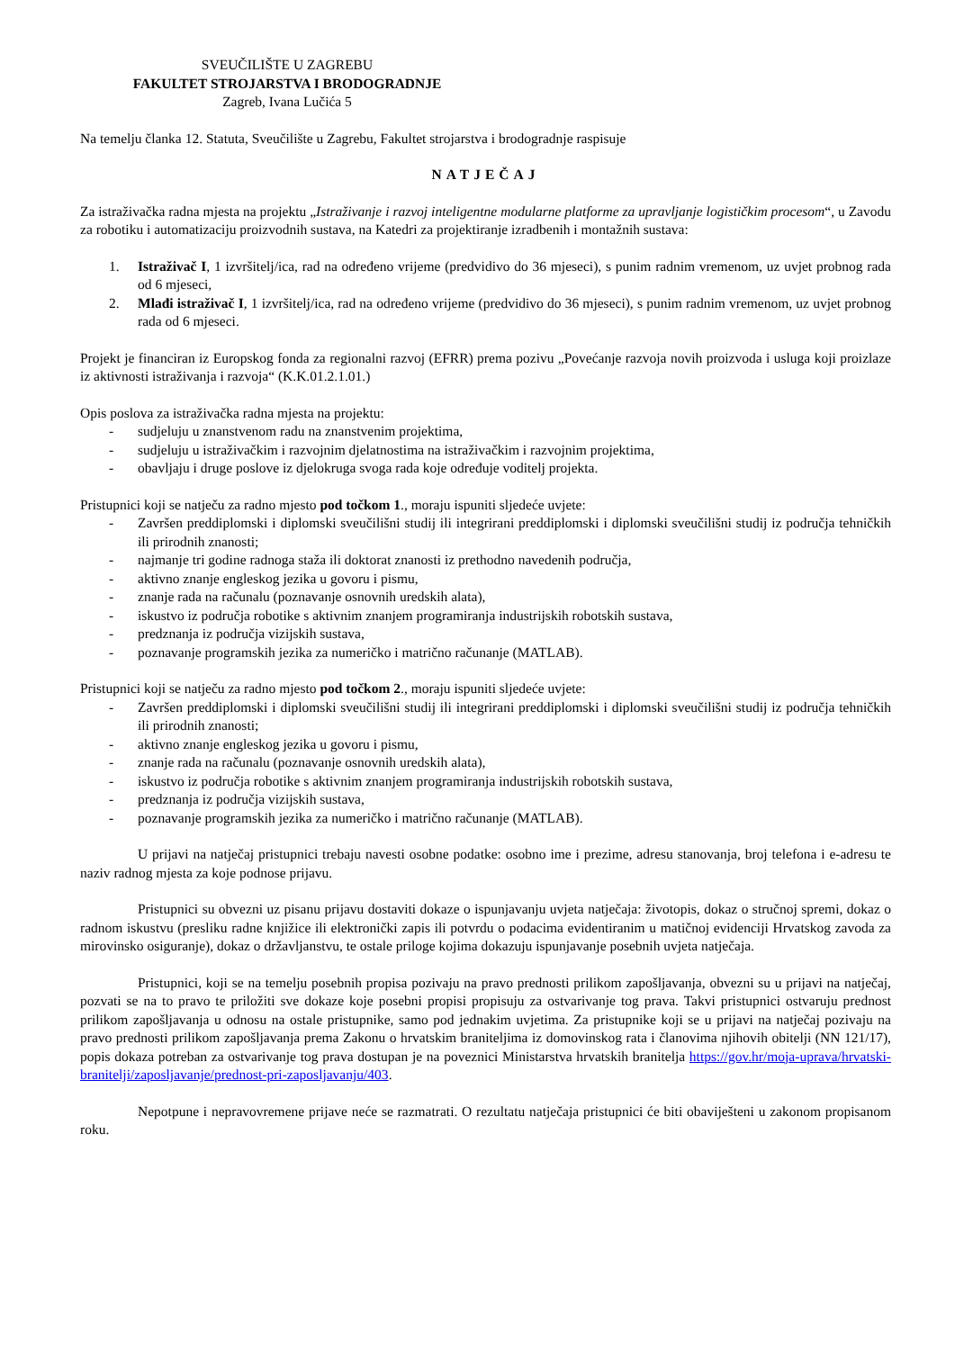SVEUČILIŠTE U ZAGREBU
FAKULTET STROJARSTVA I BRODOGRADNJE
Zagreb, Ivana Lučića 5
Na temelju članka 12. Statuta, Sveučilište u Zagrebu, Fakultet strojarstva i brodogradnje raspisuje
NATJEČAJ
Za istraživačka radna mjesta na projektu „Istraživanje i razvoj inteligentne modularne platforme za upravljanje logističkim procesom“, u Zavodu za robotiku i automatizaciju proizvodnih sustava, na Katedri za projektiranje izradbenih i montažnih sustava:
1. Istraživač I, 1 izvršitelj/ica, rad na određeno vrijeme (predvidivo do 36 mjeseci), s punim radnim vremenom, uz uvjet probnog rada od 6 mjeseci,
2. Mlađi istraživač I, 1 izvršitelj/ica, rad na određeno vrijeme (predvidivo do 36 mjeseci), s punim radnim vremenom, uz uvjet probnog rada od 6 mjeseci.
Projekt je financiran iz Europskog fonda za regionalni razvoj (EFRR) prema pozivu „Povećanje razvoja novih proizvoda i usluga koji proizlaze iz aktivnosti istraživanja i razvoja“ (K.K.01.2.1.01.)
Opis poslova za istraživačka radna mjesta na projektu:
- sudjeluju u znanstvenom radu na znanstvenim projektima,
- sudjeluju u istraživačkim i razvojnim djelatnostima na istraživačkim i razvojnim projektima,
- obavljaju i druge poslove iz djelokruga svoga rada koje određuje voditelj projekta.
Pristupnici koji se natječu za radno mjesto pod točkom 1., moraju ispuniti sljedeće uvjete:
- Završen preddiplomski i diplomski sveučilišni studij ili integrirani preddiplomski i diplomski sveučilišni studij iz područja tehničkih ili prirodnih znanosti;
- najmanje tri godine radnoga staža ili doktorat znanosti iz prethodno navedenih područja,
- aktivno znanje engleskog jezika u govoru i pismu,
- znanje rada na računalu (poznavanje osnovnih uredskih alata),
- iskustvo iz područja robotike s aktivnim znanjem programiranja industrijskih robotskih sustava,
- predznanja iz područja vizijskih sustava,
- poznavanje programskih jezika za numeričko i matrično računanje (MATLAB).
Pristupnici koji se natječu za radno mjesto pod točkom 2., moraju ispuniti sljedeće uvjete:
- Završen preddiplomski i diplomski sveučilišni studij ili integrirani preddiplomski i diplomski sveučilišni studij iz područja tehničkih ili prirodnih znanosti;
- aktivno znanje engleskog jezika u govoru i pismu,
- znanje rada na računalu (poznavanje osnovnih uredskih alata),
- iskustvo iz područja robotike s aktivnim znanjem programiranja industrijskih robotskih sustava,
- predznanja iz područja vizijskih sustava,
- poznavanje programskih jezika za numeričko i matrično računanje (MATLAB).
U prijavi na natječaj pristupnici trebaju navesti osobne podatke: osobno ime i prezime, adresu stanovanja, broj telefona i e-adresu te naziv radnog mjesta za koje podnose prijavu.
Pristupnici su obvezni uz pisanu prijavu dostaviti dokaze o ispunjavanju uvjeta natječaja: životopis, dokaz o stručnoj spremi, dokaz o radnom iskustvu (presliku radne knjižice ili elektronički zapis ili potvrdu o podacima evidentiranim u matičnoj evidenciji Hrvatskog zavoda za mirovinsko osiguranje), dokaz o državljanstvu, te ostale priloge kojima dokazuju ispunjavanje posebnih uvjeta natječaja.
Pristupnici, koji se na temelju posebnih propisa pozivaju na pravo prednosti prilikom zapošljavanja, obvezni su u prijavi na natječaj, pozvati se na to pravo te priložiti sve dokaze koje posebni propisi propisuju za ostvarivanje tog prava. Takvi pristupnici ostvaruju prednost prilikom zapošljavanja u odnosu na ostale pristupnike, samo pod jednakim uvjetima. Za pristupnike koji se u prijavi na natječaj pozivaju na pravo prednosti prilikom zapošljavanja prema Zakonu o hrvatskim braniteljima iz domovinskog rata i članovima njihovih obitelji (NN 121/17), popis dokaza potreban za ostvarivanje tog prava dostupan je na poveznici Ministarstva hrvatskih branitelja https://gov.hr/moja-uprava/hrvatski-branitelji/zaposljavanje/prednost-pri-zaposljavanju/403.
Nepotpune i nepravovremene prijave neće se razmatrati. O rezultatu natječaja pristupnici će biti obaviješteni u zakonom propisanom roku.